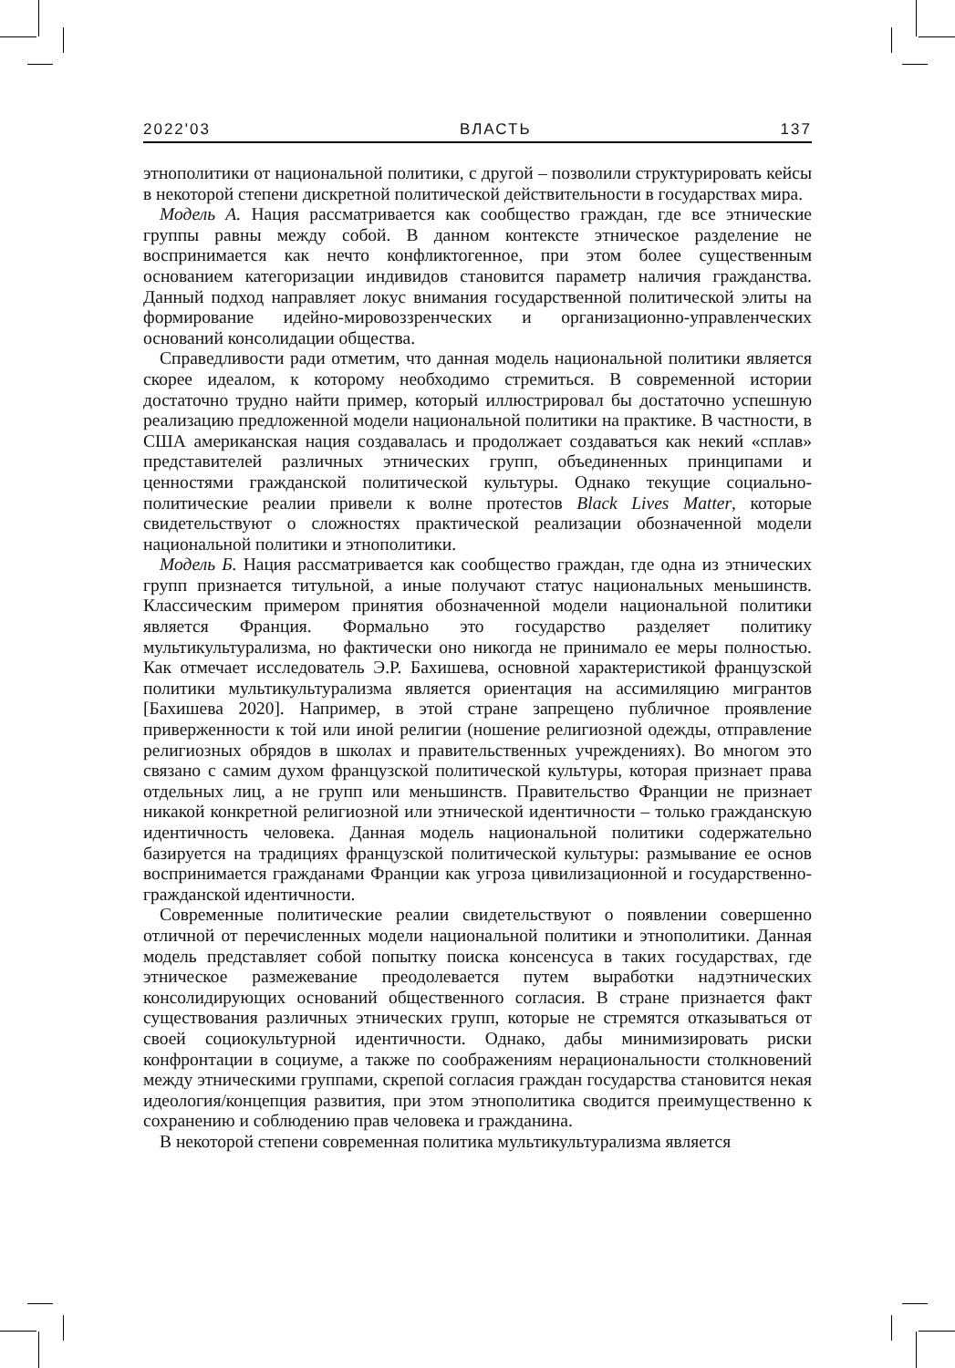2022'03 ВЛАСТЬ 137
этнополитики от национальной политики, с другой – позволили структурировать кейсы в некоторой степени дискретной политической действительности в государствах мира.
Модель А. Нация рассматривается как сообщество граждан, где все этнические группы равны между собой. В данном контексте этническое разделение не воспринимается как нечто конфликтогенное, при этом более существенным основанием категоризации индивидов становится параметр наличия гражданства. Данный подход направляет локус внимания государственной политической элиты на формирование идейно-мировоззренческих и организационно-управленческих оснований консолидации общества.
Справедливости ради отметим, что данная модель национальной политики является скорее идеалом, к которому необходимо стремиться. В современной истории достаточно трудно найти пример, который иллюстрировал бы достаточно успешную реализацию предложенной модели национальной политики на практике. В частности, в США американская нация создавалась и продолжает создаваться как некий «сплав» представителей различных этнических групп, объединенных принципами и ценностями гражданской политической культуры. Однако текущие социально-политические реалии привели к волне протестов Black Lives Matter, которые свидетельствуют о сложностях практической реализации обозначенной модели национальной политики и этнополитики.
Модель Б. Нация рассматривается как сообщество граждан, где одна из этнических групп признается титульной, а иные получают статус национальных меньшинств. Классическим примером принятия обозначенной модели национальной политики является Франция. Формально это государство разделяет политику мультикультурализма, но фактически оно никогда не принимало ее меры полностью. Как отмечает исследователь Э.Р. Бахишева, основной характеристикой французской политики мультикультурализма является ориентация на ассимиляцию мигрантов [Бахишева 2020]. Например, в этой стране запрещено публичное проявление приверженности к той или иной религии (ношение религиозной одежды, отправление религиозных обрядов в школах и правительственных учреждениях). Во многом это связано с самим духом французской политической культуры, которая признает права отдельных лиц, а не групп или меньшинств. Правительство Франции не признает никакой конкретной религиозной или этнической идентичности – только гражданскую идентичность человека. Данная модель национальной политики содержательно базируется на традициях французской политической культуры: размывание ее основ воспринимается гражданами Франции как угроза цивилизационной и государственно-гражданской идентичности.
Современные политические реалии свидетельствуют о появлении совершенно отличной от перечисленных модели национальной политики и этнополитики. Данная модель представляет собой попытку поиска консенсуса в таких государствах, где этническое размежевание преодолевается путем выработки надэтнических консолидирующих оснований общественного согласия. В стране признается факт существования различных этнических групп, которые не стремятся отказываться от своей социокультурной идентичности. Однако, дабы минимизировать риски конфронтации в социуме, а также по соображениям нерациональности столкновений между этническими группами, скрепой согласия граждан государства становится некая идеология/концепция развития, при этом этнополитика сводится преимущественно к сохранению и соблюдению прав человека и гражданина.
В некоторой степени современная политика мультикультурализма является